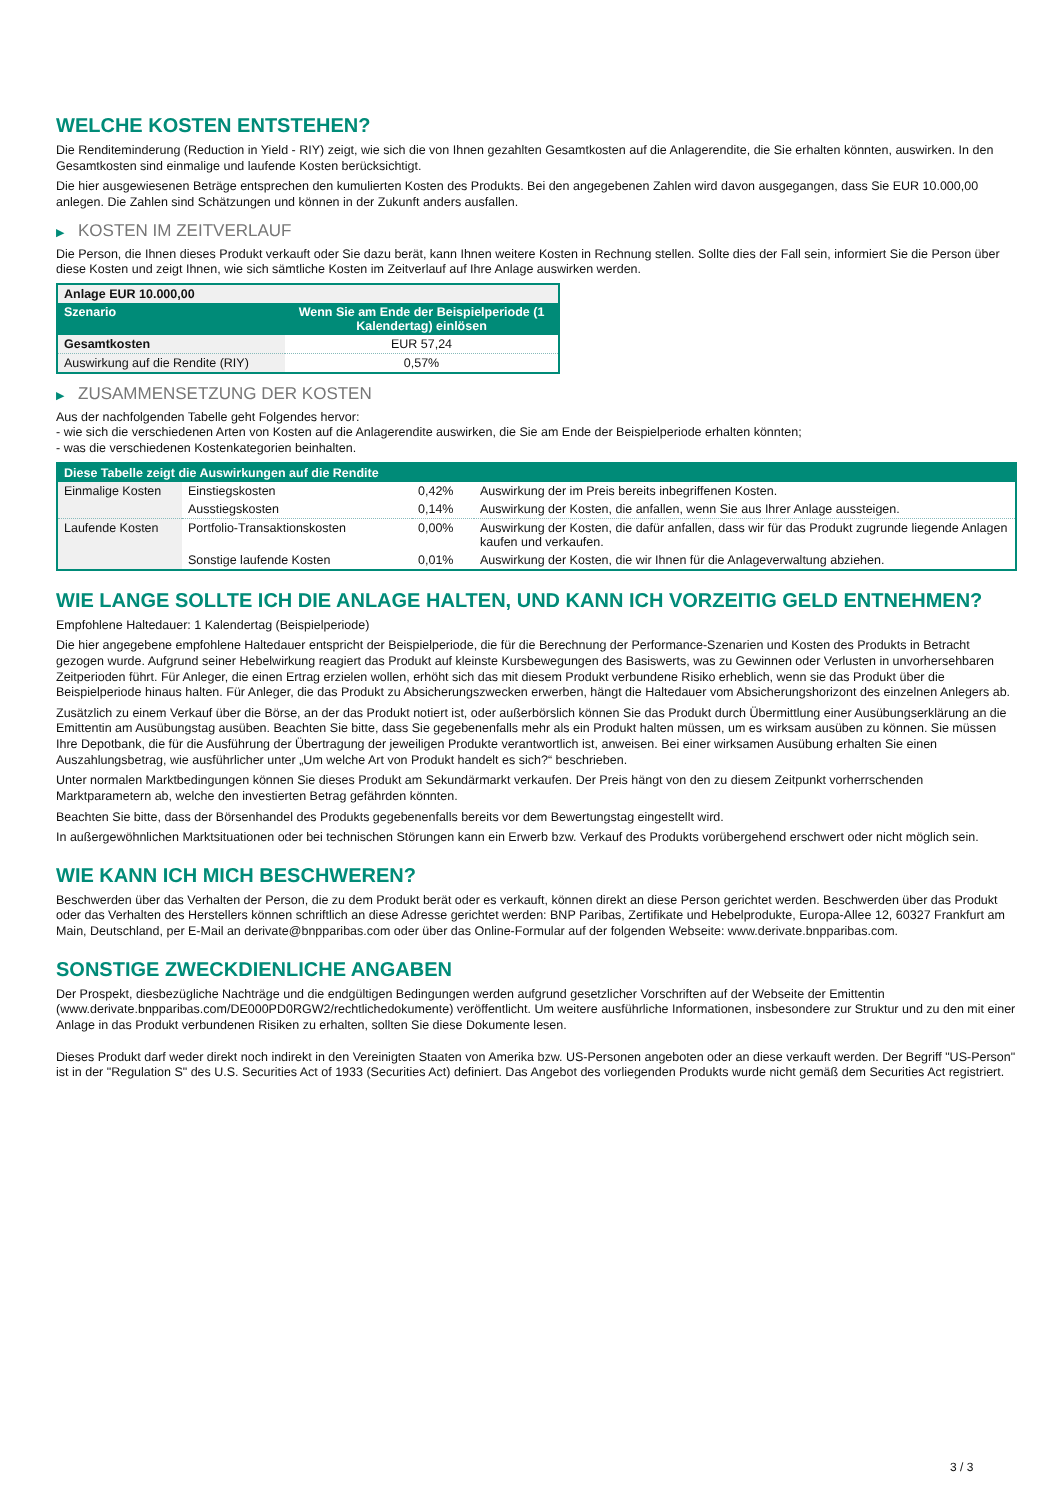WELCHE KOSTEN ENTSTEHEN?
Die Renditeminderung (Reduction in Yield - RIY) zeigt, wie sich die von Ihnen gezahlten Gesamtkosten auf die Anlagerendite, die Sie erhalten könnten, auswirken. In den Gesamtkosten sind einmalige und laufende Kosten berücksichtigt.
Die hier ausgewiesenen Beträge entsprechen den kumulierten Kosten des Produkts. Bei den angegebenen Zahlen wird davon ausgegangen, dass Sie EUR 10.000,00 anlegen. Die Zahlen sind Schätzungen und können in der Zukunft anders ausfallen.
▶ KOSTEN IM ZEITVERLAUF
Die Person, die Ihnen dieses Produkt verkauft oder Sie dazu berät, kann Ihnen weitere Kosten in Rechnung stellen. Sollte dies der Fall sein, informiert Sie die Person über diese Kosten und zeigt Ihnen, wie sich sämtliche Kosten im Zeitverlauf auf Ihre Anlage auswirken werden.
| Anlage EUR 10.000,00 | |
| --- | --- |
| Szenario | Wenn Sie am Ende der Beispielperiode (1 Kalendertag) einlösen |
| Gesamtkosten | EUR 57,24 |
| Auswirkung auf die Rendite (RIY) | 0,57% |
▶ ZUSAMMENSETZUNG DER KOSTEN
Aus der nachfolgenden Tabelle geht Folgendes hervor:
- wie sich die verschiedenen Arten von Kosten auf die Anlagerendite auswirken, die Sie am Ende der Beispielperiode erhalten könnten;
- was die verschiedenen Kostenkategorien beinhalten.
| Diese Tabelle zeigt die Auswirkungen auf die Rendite | | | |
| --- | --- | --- | --- |
| Einmalige Kosten | Einstiegskosten | 0,42% | Auswirkung der im Preis bereits inbegriffenen Kosten. |
| | Ausstiegskosten | 0,14% | Auswirkung der Kosten, die anfallen, wenn Sie aus Ihrer Anlage aussteigen. |
| Laufende Kosten | Portfolio-Transaktionskosten | 0,00% | Auswirkung der Kosten, die dafür anfallen, dass wir für das Produkt zugrunde liegende Anlagen kaufen und verkaufen. |
| | Sonstige laufende Kosten | 0,01% | Auswirkung der Kosten, die wir Ihnen für die Anlageverwaltung abziehen. |
WIE LANGE SOLLTE ICH DIE ANLAGE HALTEN, UND KANN ICH VORZEITIG GELD ENTNEHMEN?
Empfohlene Haltedauer: 1 Kalendertag (Beispielperiode)
Die hier angegebene empfohlene Haltedauer entspricht der Beispielperiode, die für die Berechnung der Performance-Szenarien und Kosten des Produkts in Betracht gezogen wurde. Aufgrund seiner Hebelwirkung reagiert das Produkt auf kleinste Kursbewegungen des Basiswerts, was zu Gewinnen oder Verlusten in unvorhersehbaren Zeitperioden führt. Für Anleger, die einen Ertrag erzielen wollen, erhöht sich das mit diesem Produkt verbundene Risiko erheblich, wenn sie das Produkt über die Beispielperiode hinaus halten. Für Anleger, die das Produkt zu Absicherungszwecken erwerben, hängt die Haltedauer vom Absicherungshorizont des einzelnen Anlegers ab.
Zusätzlich zu einem Verkauf über die Börse, an der das Produkt notiert ist, oder außerbörslich können Sie das Produkt durch Übermittlung einer Ausübungserklärung an die Emittentin am Ausübungstag ausüben. Beachten Sie bitte, dass Sie gegebenenfalls mehr als ein Produkt halten müssen, um es wirksam ausüben zu können. Sie müssen Ihre Depotbank, die für die Ausführung der Übertragung der jeweiligen Produkte verantwortlich ist, anweisen. Bei einer wirksamen Ausübung erhalten Sie einen Auszahlungsbetrag, wie ausführlicher unter „Um welche Art von Produkt handelt es sich?“ beschrieben.
Unter normalen Marktbedingungen können Sie dieses Produkt am Sekundärmarkt verkaufen. Der Preis hängt von den zu diesem Zeitpunkt vorherrschenden Marktparametern ab, welche den investierten Betrag gefährden könnten.
Beachten Sie bitte, dass der Börsenhandel des Produkts gegebenenfalls bereits vor dem Bewertungstag eingestellt wird.
In außergewöhnlichen Marktsituationen oder bei technischen Störungen kann ein Erwerb bzw. Verkauf des Produkts vorübergehend erschwert oder nicht möglich sein.
WIE KANN ICH MICH BESCHWEREN?
Beschwerden über das Verhalten der Person, die zu dem Produkt berät oder es verkauft, können direkt an diese Person gerichtet werden. Beschwerden über das Produkt oder das Verhalten des Herstellers können schriftlich an diese Adresse gerichtet werden: BNP Paribas, Zertifikate und Hebelprodukte, Europa-Allee 12, 60327 Frankfurt am Main, Deutschland, per E-Mail an derivate@bnpparibas.com oder über das Online-Formular auf der folgenden Webseite: www.derivate.bnpparibas.com.
SONSTIGE ZWECKDIENLICHE ANGABEN
Der Prospekt, diesbezügliche Nachträge und die endgültigen Bedingungen werden aufgrund gesetzlicher Vorschriften auf der Webseite der Emittentin (www.derivate.bnpparibas.com/DE000PD0RGW2/rechtlichedokumente) veröffentlicht. Um weitere ausführliche Informationen, insbesondere zur Struktur und zu den mit einer Anlage in das Produkt verbundenen Risiken zu erhalten, sollten Sie diese Dokumente lesen.
Dieses Produkt darf weder direkt noch indirekt in den Vereinigten Staaten von Amerika bzw. US-Personen angeboten oder an diese verkauft werden. Der Begriff "US-Person" ist in der "Regulation S" des U.S. Securities Act of 1933 (Securities Act) definiert. Das Angebot des vorliegenden Produkts wurde nicht gemäß dem Securities Act registriert.
3 / 3